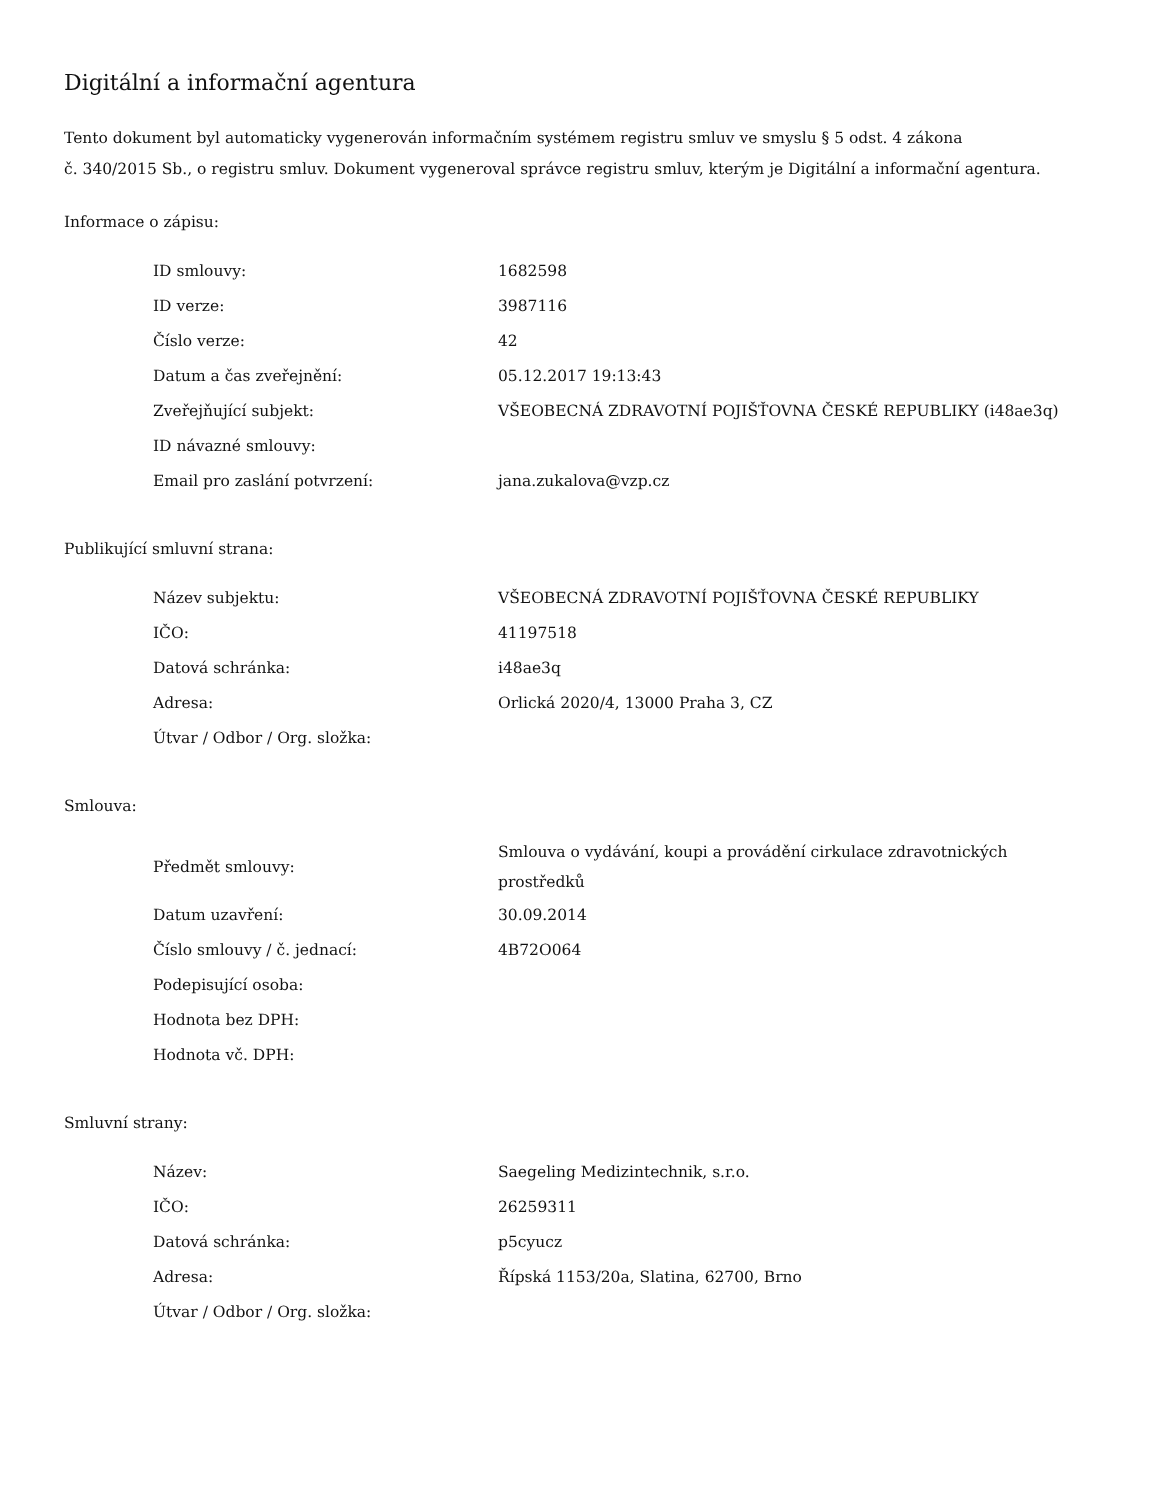Digitální a informační agentura
Tento dokument byl automaticky vygenerován informačním systémem registru smluv ve smyslu § 5 odst. 4 zákona
č. 340/2015 Sb., o registru smluv. Dokument vygeneroval správce registru smluv, kterým je Digitální a informační agentura.
Informace o zápisu:
| ID smlouvy: | 1682598 |
| ID verze: | 3987116 |
| Číslo verze: | 42 |
| Datum a čas zveřejnění: | 05.12.2017 19:13:43 |
| Zveřejňující subjekt: | VŠEOBECNÁ ZDRAVOTNÍ POJIŠŤOVNA ČESKÉ REPUBLIKY (i48ae3q) |
| ID návazné smlouvy: | |
| Email pro zaslání potvrzení: | jana.zukalova@vzp.cz |
Publikující smluvní strana:
| Název subjektu: | VŠEOBECNÁ ZDRAVOTNÍ POJIŠŤOVNA ČESKÉ REPUBLIKY |
| IČO: | 41197518 |
| Datová schránka: | i48ae3q |
| Adresa: | Orlická 2020/4, 13000 Praha 3, CZ |
| Útvar / Odbor / Org. složka: | |
Smlouva:
| Předmět smlouvy: | Smlouva o vydávání, koupi a provádění cirkulace zdravotnických prostředků |
| Datum uzavření: | 30.09.2014 |
| Číslo smlouvy / č. jednací: | 4B72O064 |
| Podepisující osoba: | |
| Hodnota bez DPH: | |
| Hodnota vč. DPH: | |
Smluvní strany:
| Název: | Saegeling Medizintechnik, s.r.o. |
| IČO: | 26259311 |
| Datová schránka: | p5cyucz |
| Adresa: | Řípská 1153/20a, Slatina, 62700, Brno |
| Útvar / Odbor / Org. složka: | |